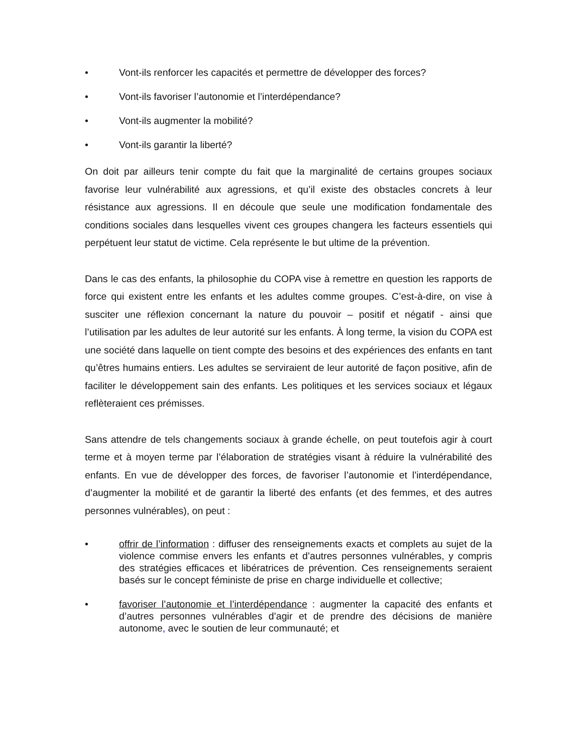• Vont-ils renforcer les capacités et permettre de développer des forces?
• Vont-ils favoriser l’autonomie et l’interdépendance?
• Vont-ils augmenter la mobilité?
• Vont-ils garantir la liberté?
On doit par ailleurs tenir compte du fait que la marginalité de certains groupes sociaux favorise leur vulnérabilité aux agressions, et qu’il existe des obstacles concrets à leur résistance aux agressions. Il en découle que seule une modification fondamentale des conditions sociales dans lesquelles vivent ces groupes changera les facteurs essentiels qui perpétuent leur statut de victime. Cela représente le but ultime de la prévention.
Dans le cas des enfants, la philosophie du COPA vise à remettre en question les rapports de force qui existent entre les enfants et les adultes comme groupes. C’est-à-dire, on vise à susciter une réflexion concernant la nature du pouvoir – positif et négatif - ainsi que l’utilisation par les adultes de leur autorité sur les enfants. À long terme, la vision du COPA est une société dans laquelle on tient compte des besoins et des expériences des enfants en tant qu’êtres humains entiers. Les adultes se serviraient de leur autorité de façon positive, afin de faciliter le développement sain des enfants. Les politiques et les services sociaux et légaux reflèteraient ces prémisses.
Sans attendre de tels changements sociaux à grande échelle, on peut toutefois agir à court terme et à moyen terme par l’élaboration de stratégies visant à réduire la vulnérabilité des enfants. En vue de développer des forces, de favoriser l’autonomie et l’interdépendance, d’augmenter la mobilité et de garantir la liberté des enfants (et des femmes, et des autres personnes vulnérables), on peut :
• offrir de l’information : diffuser des renseignements exacts et complets au sujet de la violence commise envers les enfants et d’autres personnes vulnérables, y compris des stratégies efficaces et libératrices de prévention. Ces renseignements seraient basés sur le concept féministe de prise en charge individuelle et collective;
• favoriser l’autonomie et l’interdépendance : augmenter la capacité des enfants et d’autres personnes vulnérables d’agir et de prendre des décisions de manière autonome, avec le soutien de leur communauté; et